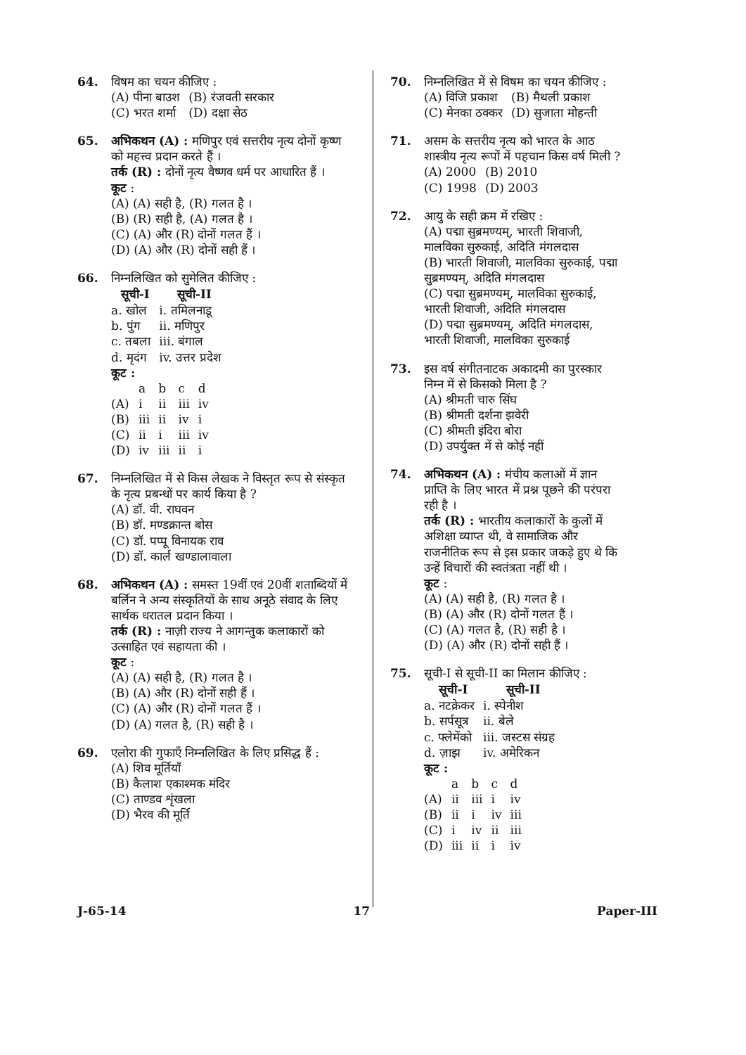64. विषम का चयन कीजिए :
| (A) पीना बाउश | (B) रंजवती सरकार |
| (C) भरत शर्मा | (D) दक्षा सेठ |
65. अभिकथन (A) : मणिपुर एवं सत्तरीय नृत्य दोनों कृष्ण को महत्त्व प्रदान करते हैं ।
तर्क (R) : दोनों नृत्य वैष्णव धर्म पर आधारित हैं ।
कूट :
(A) (A) सही है, (R) गलत है ।
(B) (R) सही है, (A) गलत है ।
(C) (A) और (R) दोनों गलत हैं ।
(D) (A) और (R) दोनों सही हैं ।
66. निम्नलिखित को सुमेलित कीजिए :
| सूची-I | सूची-II |
| --- | --- |
| a. खोल | i. तमिलनाडू |
| b. पुंग | ii. मणिपुर |
| c. तबला | iii. बंगाल |
| d. मृदंग | iv. उत्तर प्रदेश |
कूट :
| | a | b | c | d |
| (A) | i | ii | iii | iv |
| (B) | iii | ii | iv | i |
| (C) | ii | i | iii | iv |
| (D) | iv | iii | ii | i |
67. निम्नलिखित में से किस लेखक ने विस्तृत रूप से संस्कृत के नृत्य प्रबन्धों पर कार्य किया है ?
(A) डॉ. वी. राघवन
(B) डॉ. मण्डक्रान्त बोस
(C) डॉ. पप्पू विनायक राव
(D) डॉ. कार्ल खण्डालावाला
68. अभिकथन (A) : समस्त 19वीं एवं 20वीं शताब्दियों में बर्लिन ने अन्य संस्कृतियों के साथ अनूठे संवाद के लिए सार्थक धरातल प्रदान किया ।
तर्क (R) : नाज़ी राज्य ने आगन्तुक कलाकारों को उत्साहित एवं सहायता की ।
कूट :
(A) (A) सही है, (R) गलत है ।
(B) (A) और (R) दोनों सही हैं ।
(C) (A) और (R) दोनों गलत हैं ।
(D) (A) गलत है, (R) सही है ।
69. एलोरा की गुफाएँ निम्नलिखित के लिए प्रसिद्ध हैं :
(A) शिव मूर्तियाँ
(B) कैलाश एकाश्मक मंदिर
(C) ताण्डव शृंखला
(D) भैरव की मूर्ति
70. निम्नलिखित में से विषम का चयन कीजिए :
| (A) विजि प्रकाश | (B) मैथली प्रकाश |
| (C) मेनका ठक्कर | (D) सुजाता मोहन्ती |
71. असम के सत्तरीय नृत्य को भारत के आठ शास्त्रीय नृत्य रूपों में पहचान किस वर्ष मिली ?
| (A) 2000 | (B) 2010 |
| (C) 1998 | (D) 2003 |
72. आयु के सही क्रम में रखिए :
(A) पद्मा सुब्रमण्यम्, भारती शिवाजी, मालविका सुरुकाई, अदिति मंगलदास
(B) भारती शिवाजी, मालविका सुरुकाई, पद्मा सुब्रमण्यम्, अदिति मंगलदास
(C) पद्मा सुब्रमण्यम्, मालविका सुरुकाई, भारती शिवाजी, अदिति मंगलदास
(D) पद्मा सुब्रमण्यम्, अदिति मंगलदास, भारती शिवाजी, मालविका सुरुकाई
73. इस वर्ष संगीतनाटक अकादमी का पुरस्कार निम्न में से किसको मिला है ?
(A) श्रीमती चारु सिंघ
(B) श्रीमती दर्शना झवेरी
(C) श्रीमती इंदिरा बोरा
(D) उपर्युक्त में से कोई नहीं
74. अभिकथन (A) : मंचीय कलाओं में ज्ञान प्राप्ति के लिए भारत में प्रश्न पूछने की परंपरा रही है ।
तर्क (R) : भारतीय कलाकारों के कुलों में अशिक्षा व्याप्त थी, वे सामाजिक और राजनीतिक रूप से इस प्रकार जकड़े हुए थे कि उन्हें विचारों की स्वतंत्रता नहीं थी ।
कूट :
(A) (A) सही है, (R) गलत है ।
(B) (A) और (R) दोनों गलत हैं ।
(C) (A) गलत है, (R) सही है ।
(D) (A) और (R) दोनों सही हैं ।
75. सूची-I से सूची-II का मिलान कीजिए :
| सूची-I | सूची-II |
| --- | --- |
| a. नटक्रेकर | i. स्पेनीश |
| b. सर्पसूत्र | ii. बेले |
| c. फ्लेमेंको | iii. जस्टस संग्रह |
| d. ज़ाझ | iv. अमेरिकन |
कूट :
| | a | b | c | d |
| (A) | ii | iii | i | iv |
| (B) | ii | i | iv | iii |
| (C) | i | iv | ii | iii |
| (D) | iii | ii | i | iv |
J-65-14 17 Paper-III